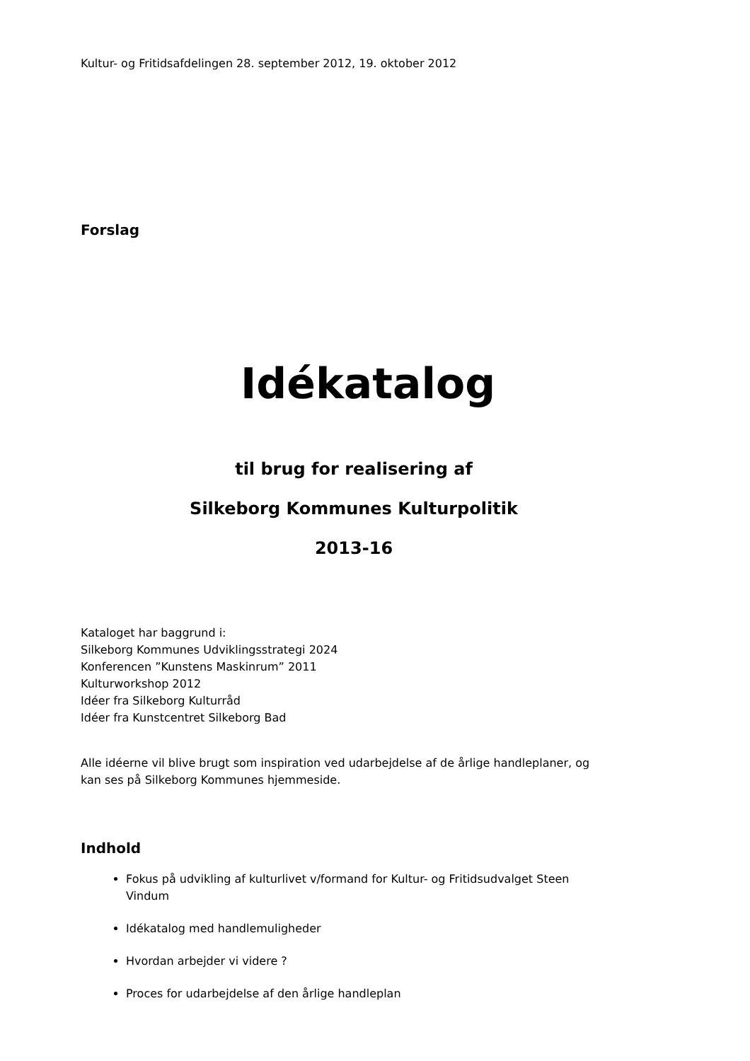Kultur- og Fritidsafdelingen 28. september 2012, 19. oktober 2012
Forslag
Idékatalog
til brug for realisering af
Silkeborg Kommunes Kulturpolitik
2013-16
Kataloget har baggrund i:
Silkeborg Kommunes Udviklingsstrategi 2024
Konferencen ”Kunstens Maskinrum” 2011
Kulturworkshop 2012
Idéer fra Silkeborg Kulturråd
Idéer fra Kunstcentret Silkeborg Bad
Alle idéerne vil blive brugt som inspiration ved udarbejdelse af de årlige handleplaner, og kan ses på Silkeborg Kommunes hjemmeside.
Indhold
Fokus på udvikling af kulturlivet v/formand for Kultur- og Fritidsudvalget Steen Vindum
Idékatalog med handlemuligheder
Hvordan arbejder vi videre ?
Proces for udarbejdelse af den årlige handleplan